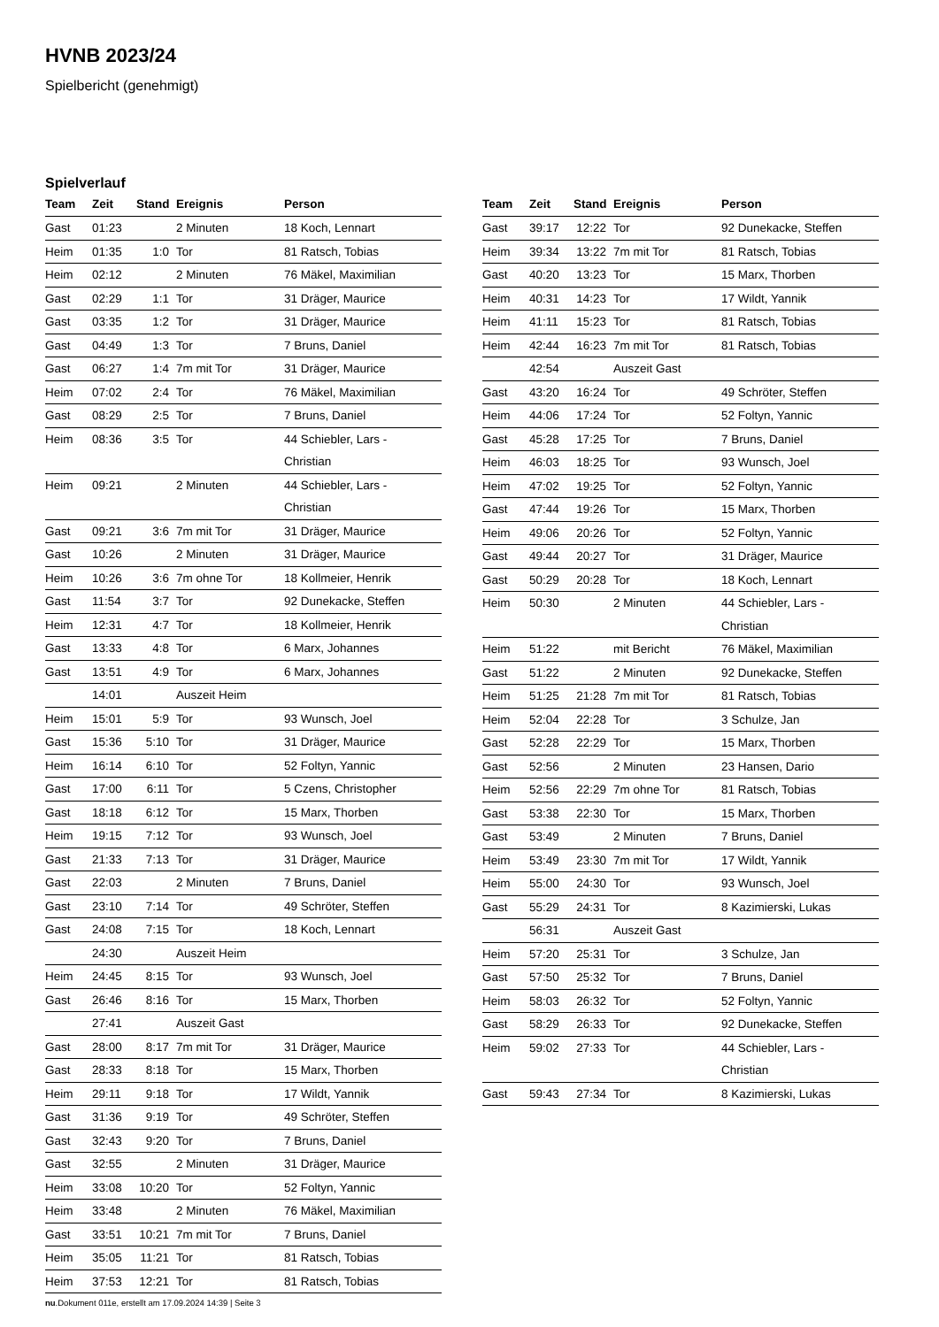HVNB 2023/24
Spielbericht (genehmigt)
Spielverlauf
| Team | Zeit | Stand | Ereignis | Person |
| --- | --- | --- | --- | --- |
| Gast | 01:23 | | 2 Minuten | 18 Koch, Lennart |
| Heim | 01:35 | 1:0 | Tor | 81 Ratsch, Tobias |
| Heim | 02:12 | | 2 Minuten | 76 Mäkel, Maximilian |
| Gast | 02:29 | 1:1 | Tor | 31 Dräger, Maurice |
| Gast | 03:35 | 1:2 | Tor | 31 Dräger, Maurice |
| Gast | 04:49 | 1:3 | Tor | 7 Bruns, Daniel |
| Gast | 06:27 | 1:4 | 7m mit Tor | 31 Dräger, Maurice |
| Heim | 07:02 | 2:4 | Tor | 76 Mäkel, Maximilian |
| Gast | 08:29 | 2:5 | Tor | 7 Bruns, Daniel |
| Heim | 08:36 | 3:5 | Tor | 44 Schiebler, Lars - Christian |
| Heim | 09:21 | | 2 Minuten | 44 Schiebler, Lars - Christian |
| Gast | 09:21 | 3:6 | 7m mit Tor | 31 Dräger, Maurice |
| Gast | 10:26 | | 2 Minuten | 31 Dräger, Maurice |
| Heim | 10:26 | 3:6 | 7m ohne Tor | 18 Kollmeier, Henrik |
| Gast | 11:54 | 3:7 | Tor | 92 Dunekacke, Steffen |
| Heim | 12:31 | 4:7 | Tor | 18 Kollmeier, Henrik |
| Gast | 13:33 | 4:8 | Tor | 6 Marx, Johannes |
| Gast | 13:51 | 4:9 | Tor | 6 Marx, Johannes |
| | 14:01 | | Auszeit Heim | |
| Heim | 15:01 | 5:9 | Tor | 93 Wunsch, Joel |
| Gast | 15:36 | 5:10 | Tor | 31 Dräger, Maurice |
| Heim | 16:14 | 6:10 | Tor | 52 Foltyn, Yannic |
| Gast | 17:00 | 6:11 | Tor | 5 Czens, Christopher |
| Gast | 18:18 | 6:12 | Tor | 15 Marx, Thorben |
| Heim | 19:15 | 7:12 | Tor | 93 Wunsch, Joel |
| Gast | 21:33 | 7:13 | Tor | 31 Dräger, Maurice |
| Gast | 22:03 | | 2 Minuten | 7 Bruns, Daniel |
| Gast | 23:10 | 7:14 | Tor | 49 Schröter, Steffen |
| Gast | 24:08 | 7:15 | Tor | 18 Koch, Lennart |
| | 24:30 | | Auszeit Heim | |
| Heim | 24:45 | 8:15 | Tor | 93 Wunsch, Joel |
| Gast | 26:46 | 8:16 | Tor | 15 Marx, Thorben |
| | 27:41 | | Auszeit Gast | |
| Gast | 28:00 | 8:17 | 7m mit Tor | 31 Dräger, Maurice |
| Gast | 28:33 | 8:18 | Tor | 15 Marx, Thorben |
| Heim | 29:11 | 9:18 | Tor | 17 Wildt, Yannik |
| Gast | 31:36 | 9:19 | Tor | 49 Schröter, Steffen |
| Gast | 32:43 | 9:20 | Tor | 7 Bruns, Daniel |
| Gast | 32:55 | | 2 Minuten | 31 Dräger, Maurice |
| Heim | 33:08 | 10:20 | Tor | 52 Foltyn, Yannic |
| Heim | 33:48 | | 2 Minuten | 76 Mäkel, Maximilian |
| Gast | 33:51 | 10:21 | 7m mit Tor | 7 Bruns, Daniel |
| Heim | 35:05 | 11:21 | Tor | 81 Ratsch, Tobias |
| Heim | 37:53 | 12:21 | Tor | 81 Ratsch, Tobias |
| Team | Zeit | Stand | Ereignis | Person |
| --- | --- | --- | --- | --- |
| Gast | 39:17 | 12:22 | Tor | 92 Dunekacke, Steffen |
| Heim | 39:34 | 13:22 | 7m mit Tor | 81 Ratsch, Tobias |
| Gast | 40:20 | 13:23 | Tor | 15 Marx, Thorben |
| Heim | 40:31 | 14:23 | Tor | 17 Wildt, Yannik |
| Heim | 41:11 | 15:23 | Tor | 81 Ratsch, Tobias |
| Heim | 42:44 | 16:23 | 7m mit Tor | 81 Ratsch, Tobias |
| | 42:54 | | Auszeit Gast | |
| Gast | 43:20 | 16:24 | Tor | 49 Schröter, Steffen |
| Heim | 44:06 | 17:24 | Tor | 52 Foltyn, Yannic |
| Gast | 45:28 | 17:25 | Tor | 7 Bruns, Daniel |
| Heim | 46:03 | 18:25 | Tor | 93 Wunsch, Joel |
| Heim | 47:02 | 19:25 | Tor | 52 Foltyn, Yannic |
| Gast | 47:44 | 19:26 | Tor | 15 Marx, Thorben |
| Heim | 49:06 | 20:26 | Tor | 52 Foltyn, Yannic |
| Gast | 49:44 | 20:27 | Tor | 31 Dräger, Maurice |
| Gast | 50:29 | 20:28 | Tor | 18 Koch, Lennart |
| Heim | 50:30 | | 2 Minuten | 44 Schiebler, Lars - Christian |
| Heim | 51:22 | | mit Bericht | 76 Mäkel, Maximilian |
| Gast | 51:22 | | 2 Minuten | 92 Dunekacke, Steffen |
| Heim | 51:25 | 21:28 | 7m mit Tor | 81 Ratsch, Tobias |
| Heim | 52:04 | 22:28 | Tor | 3 Schulze, Jan |
| Gast | 52:28 | 22:29 | Tor | 15 Marx, Thorben |
| Gast | 52:56 | | 2 Minuten | 23 Hansen, Dario |
| Heim | 52:56 | 22:29 | 7m ohne Tor | 81 Ratsch, Tobias |
| Gast | 53:38 | 22:30 | Tor | 15 Marx, Thorben |
| Gast | 53:49 | | 2 Minuten | 7 Bruns, Daniel |
| Heim | 53:49 | 23:30 | 7m mit Tor | 17 Wildt, Yannik |
| Heim | 55:00 | 24:30 | Tor | 93 Wunsch, Joel |
| Gast | 55:29 | 24:31 | Tor | 8 Kazimierski, Lukas |
| | 56:31 | | Auszeit Gast | |
| Heim | 57:20 | 25:31 | Tor | 3 Schulze, Jan |
| Gast | 57:50 | 25:32 | Tor | 7 Bruns, Daniel |
| Heim | 58:03 | 26:32 | Tor | 52 Foltyn, Yannic |
| Gast | 58:29 | 26:33 | Tor | 92 Dunekacke, Steffen |
| Heim | 59:02 | 27:33 | Tor | 44 Schiebler, Lars - Christian |
| Gast | 59:43 | 27:34 | Tor | 8 Kazimierski, Lukas |
nu.Dokument 011e, erstellt am 17.09.2024 14:39 | Seite 3